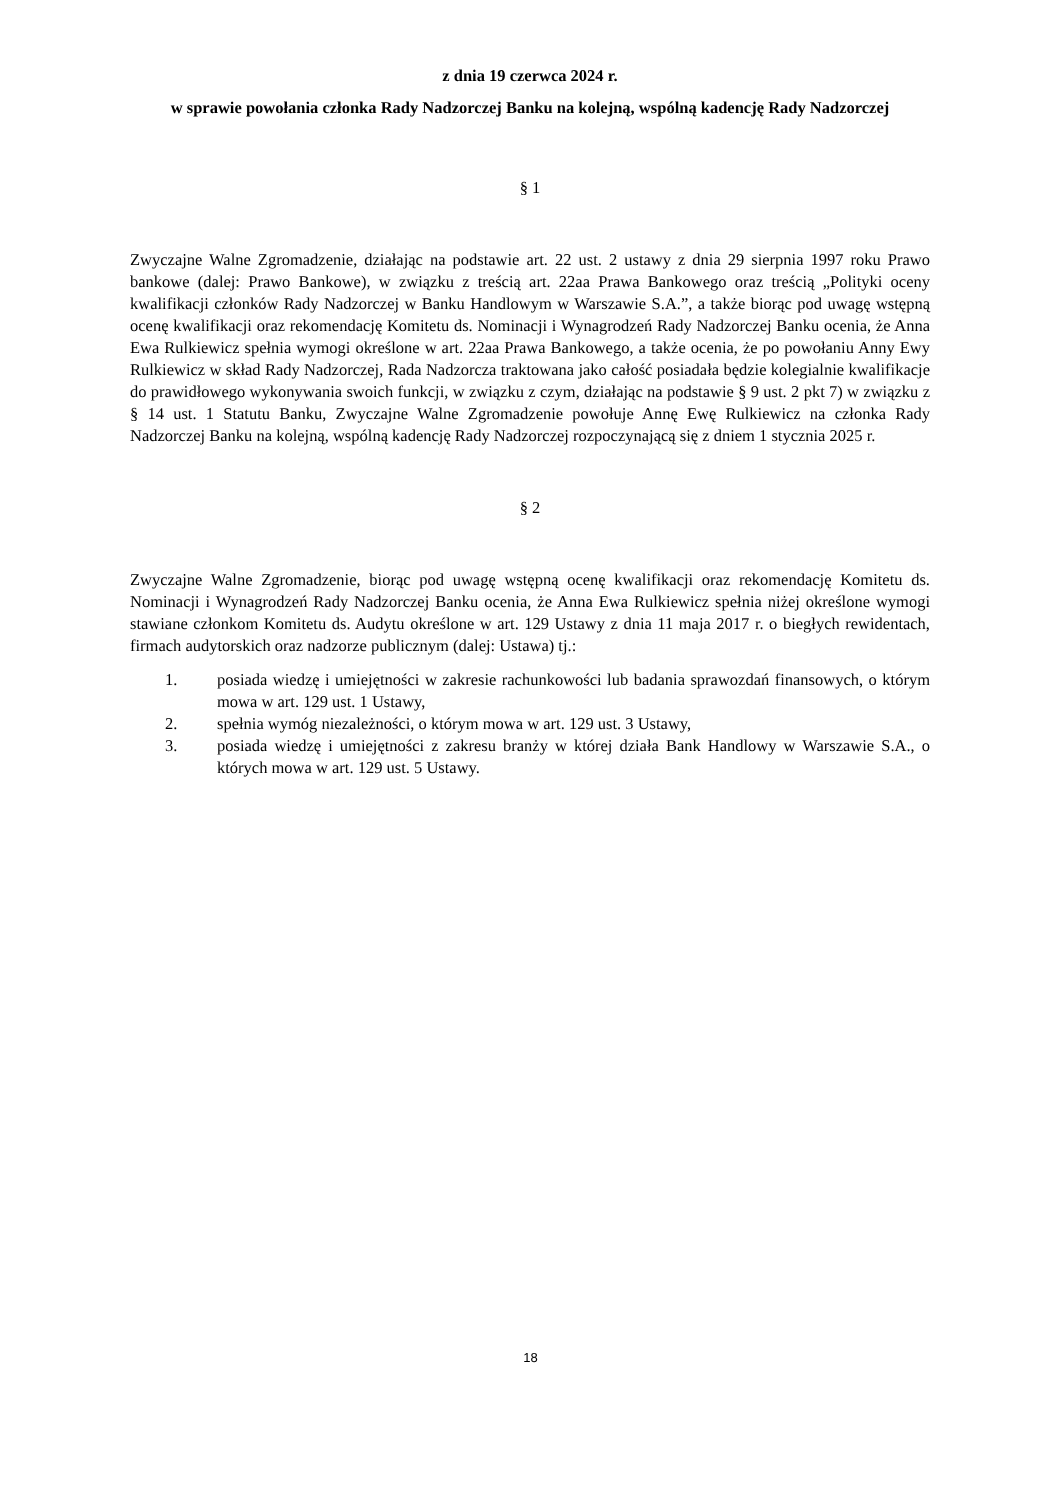z dnia 19 czerwca 2024 r.
w sprawie powołania członka Rady Nadzorczej Banku na kolejną, wspólną kadencję Rady Nadzorczej
§ 1
Zwyczajne Walne Zgromadzenie, działając na podstawie art. 22 ust. 2 ustawy z dnia 29 sierpnia 1997 roku Prawo bankowe (dalej: Prawo Bankowe), w związku z treścią art. 22aa Prawa Bankowego oraz treścią „Polityki oceny kwalifikacji członków Rady Nadzorczej w Banku Handlowym w Warszawie S.A.”, a także biorąc pod uwagę wstępną ocenę kwalifikacji oraz rekomendację Komitetu ds. Nominacji i Wynagrodzeń Rady Nadzorczej Banku ocenia, że Anna Ewa Rulkiewicz spełnia wymogi określone w art. 22aa Prawa Bankowego, a także ocenia, że po powołaniu Anny Ewy Rulkiewicz w skład Rady Nadzorczej, Rada Nadzorcza traktowana jako całość posiadała będzie kolegialnie kwalifikacje do prawidłowego wykonywania swoich funkcji, w związku z czym, działając na podstawie § 9 ust. 2 pkt 7) w związku z § 14 ust. 1 Statutu Banku, Zwyczajne Walne Zgromadzenie powołuje Annę Ewę Rulkiewicz na członka Rady Nadzorczej Banku na kolejną, wspólną kadencję Rady Nadzorczej rozpoczynającą się z dniem 1 stycznia 2025 r.
§ 2
Zwyczajne Walne Zgromadzenie, biorąc pod uwagę wstępną ocenę kwalifikacji oraz rekomendację Komitetu ds. Nominacji i Wynagrodzeń Rady Nadzorczej Banku ocenia, że Anna Ewa Rulkiewicz spełnia niżej określone wymogi stawiane członkom Komitetu ds. Audytu określone w art. 129 Ustawy z dnia 11 maja 2017 r. o biegłych rewidentach, firmach audytorskich oraz nadzorze publicznym (dalej: Ustawa) tj.:
1. posiada wiedzę i umiejętności w zakresie rachunkowości lub badania sprawozdań finansowych, o którym mowa w art. 129 ust. 1 Ustawy,
2. spełnia wymóg niezależności, o którym mowa w art. 129 ust. 3 Ustawy,
3. posiada wiedzę i umiejętności z zakresu branży w której działa Bank Handlowy w Warszawie S.A., o których mowa w art. 129 ust. 5 Ustawy.
18